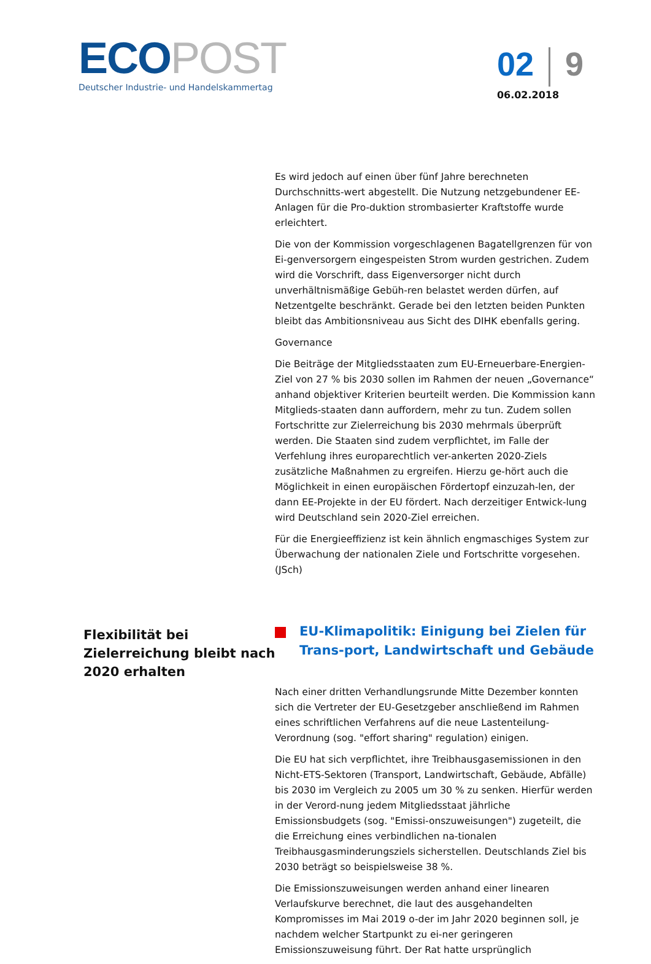ECO POST
Deutscher Industrie- und Handelskammertag
02 9
06.02.2018
Flexibilität bei Zielerreichung bleibt nach 2020 erhalten
Es wird jedoch auf einen über fünf Jahre berechneten Durchschnitts-wert abgestellt. Die Nutzung netzgebundener EE-Anlagen für die Pro-duktion strombasierter Kraftstoffe wurde erleichtert.
Die von der Kommission vorgeschlagenen Bagatellgrenzen für von Ei-genversorgern eingespeisten Strom wurden gestrichen. Zudem wird die Vorschrift, dass Eigenversorger nicht durch unverhältnismäßige Gebüh-ren belastet werden dürfen, auf Netzentgelte beschränkt. Gerade bei den letzten beiden Punkten bleibt das Ambitionsniveau aus Sicht des DIHK ebenfalls gering.
Governance
Die Beiträge der Mitgliedsstaaten zum EU-Erneuerbare-Energien-Ziel von 27 % bis 2030 sollen im Rahmen der neuen „Governance“ anhand objektiver Kriterien beurteilt werden. Die Kommission kann Mitglieds-staaten dann auffordern, mehr zu tun. Zudem sollen Fortschritte zur Zielerreichung bis 2030 mehrmals überprüft werden. Die Staaten sind zudem verpflichtet, im Falle der Verfehlung ihres europarechtlich ver-ankerten 2020-Ziels zusätzliche Maßnahmen zu ergreifen. Hierzu ge-hört auch die Möglichkeit in einen europäischen Fördertopf einzuzah-len, der dann EE-Projekte in der EU fördert. Nach derzeitiger Entwick-lung wird Deutschland sein 2020-Ziel erreichen.
Für die Energieeffizienz ist kein ähnlich engmaschiges System zur Überwachung der nationalen Ziele und Fortschritte vorgesehen. (JSch)
EU-Klimapolitik: Einigung bei Zielen für Trans-port, Landwirtschaft und Gebäude
Nach einer dritten Verhandlungsrunde Mitte Dezember konnten sich die Vertreter der EU-Gesetzgeber anschließend im Rahmen eines schriftlichen Verfahrens auf die neue Lastenteilung-Verordnung (sog. "effort sharing" regulation) einigen.
Die EU hat sich verpflichtet, ihre Treibhausgasemissionen in den Nicht-ETS-Sektoren (Transport, Landwirtschaft, Gebäude, Abfälle) bis 2030 im Vergleich zu 2005 um 30 % zu senken. Hierfür werden in der Verord-nung jedem Mitgliedsstaat jährliche Emissionsbudgets (sog. "Emissi-onszuweisungen") zugeteilt, die die Erreichung eines verbindlichen na-tionalen Treibhausgasminderungsziels sicherstellen. Deutschlands Ziel bis 2030 beträgt so beispielsweise 38 %.
Die Emissionszuweisungen werden anhand einer linearen Verlaufskurve berechnet, die laut des ausgehandelten Kompromisses im Mai 2019 o-der im Jahr 2020 beginnen soll, je nachdem welcher Startpunkt zu ei-ner geringeren Emissionszuweisung führt. Der Rat hatte ursprünglich